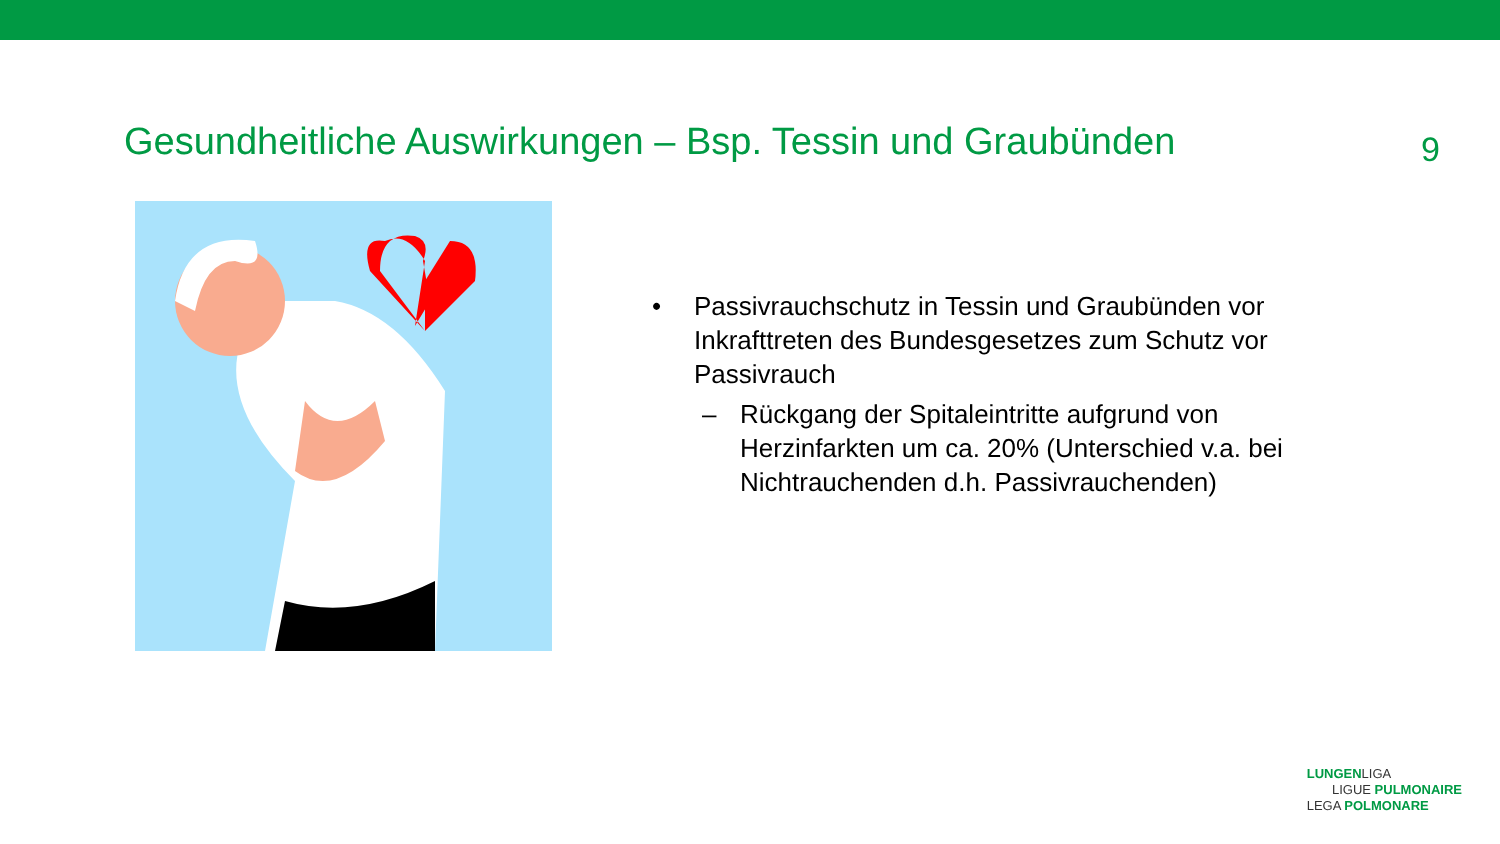Gesundheitliche Auswirkungen – Bsp. Tessin und Graubünden
9
• Passivrauchschutz in Tessin und Graubünden vor Inkrafttreten des Bundesgesetzes zum Schutz vor Passivrauch
– Rückgang der Spitaleintritte aufgrund von Herzinfarkten um ca. 20% (Unterschied v.a. bei Nichtrauchenden d.h. Passivrauchenden)
LUNGENLIGA
LIGUE PULMONAIRE
LEGA POLMONARE